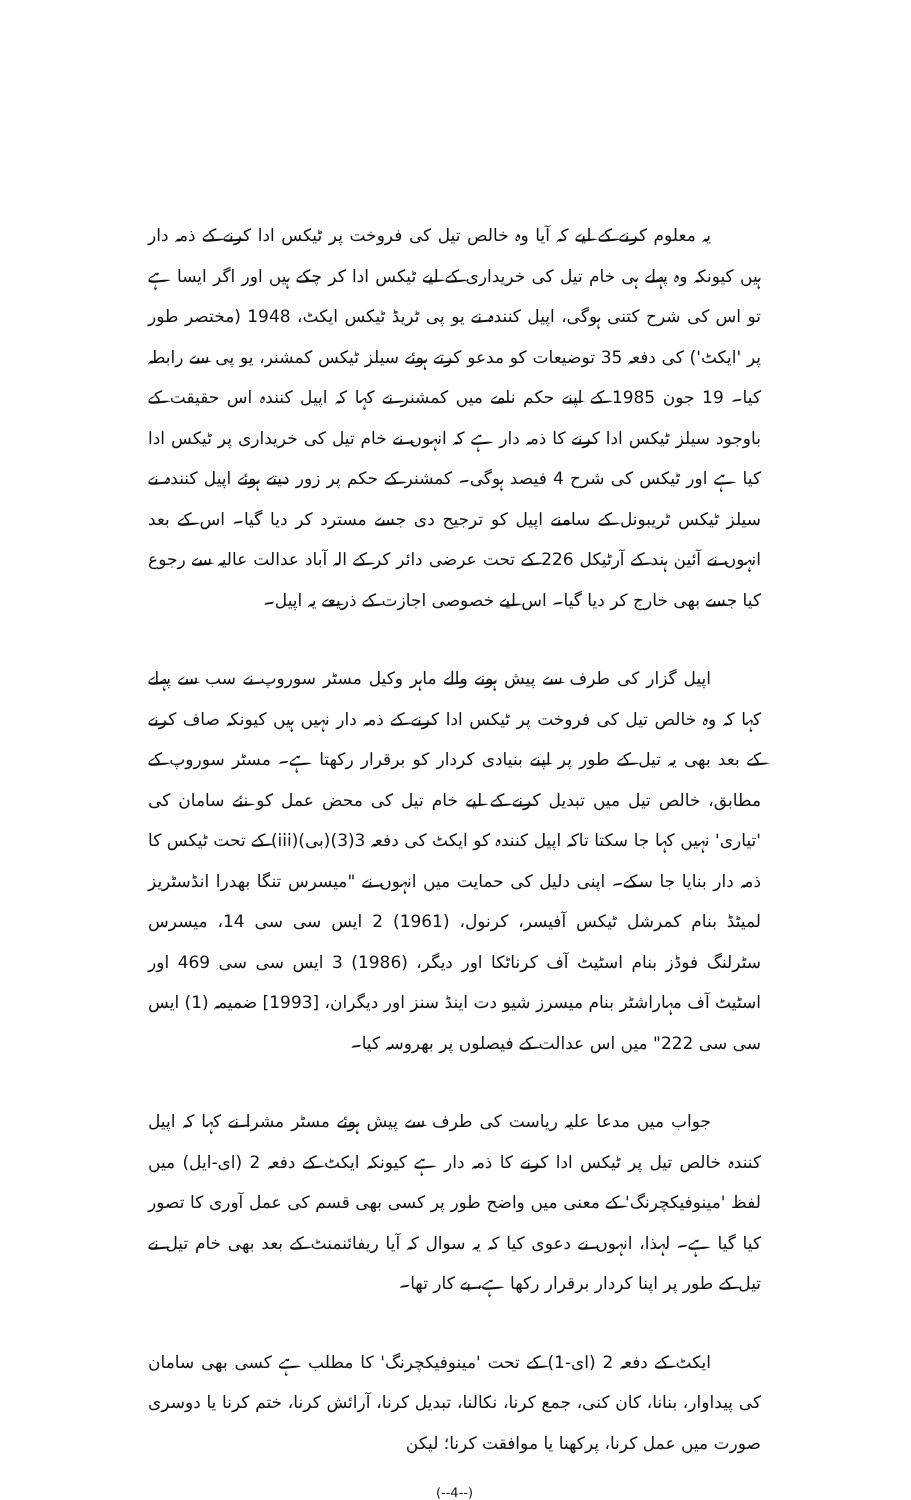یہ معلوم کرنے کے لیے کہ آیا وہ خالص تیل کی فروخت پر ٹیکس ادا کرنے کے ذمہ دار ہیں کیونکہ وہ پہلے ہی خام تیل کی خریداری کے لیے ٹیکس ادا کر چکے ہیں اور اگر ایسا ہے تو اس کی شرح کتنی ہوگی، اپیل کنندہ نے یو پی ٹریڈ ٹیکس ایکٹ، 1948 (مختصر طور پر 'ایکٹ') کی دفعہ 35 توضیعات کو مدعو کرتے ہوئے سیلز ٹیکس کمشنر، یو پی سے رابطہ کیا۔ 19 جون 1985 کے اپنے حکم نامے میں کمشنر نے کہا کہ اپیل کنندہ اس حقیقت کے باوجود سیلز ٹیکس ادا کرنے کا ذمہ دار ہے کہ انہوں نے خام تیل کی خریداری پر ٹیکس ادا کیا ہے اور ٹیکس کی شرح 4 فیصد ہوگی۔ کمشنر کے حکم پر زور دیتے ہوئے اپیل کنندہ نے سیلز ٹیکس ٹریبونل کے سامنے اپیل کو ترجیح دی جسے مسترد کر دیا گیا۔ اس کے بعد انہوں نے آئین ہند کے آرٹیکل 226 کے تحت عرضی دائر کر کے الہ آباد عدالت عالیہ سے رجوع کیا جسے بھی خارج کر دیا گیا۔ اس لیے خصوصی اجازت کے ذریعے یہ اپیل۔
اپیل گزار کی طرف سے پیش ہونے والے ماہر وکیل مسٹر سوروپ نے سب سے پہلے کہا کہ وہ خالص تیل کی فروخت پر ٹیکس ادا کرنے کے ذمہ دار نہیں ہیں کیونکہ صاف کرنے کے بعد بھی یہ تیل کے طور پر اپنے بنیادی کردار کو برقرار رکھتا ہے۔ مسٹر سوروپ کے مطابق، خالص تیل میں تبدیل کرنے کے لیے خام تیل کی محض عمل کو نئے سامان کی 'تیاری' نہیں کہا جا سکتا تاکہ اپیل کنندہ کو ایکٹ کی دفعہ 3(3)(بی)(iii) کے تحت ٹیکس کا ذمہ دار بنایا جا سکے۔ اپنی دلیل کی حمایت میں انہوں نے "میسرس تنگا بھدرا انڈسٹریز لمیٹڈ بنام کمرشل ٹیکس آفیسر، کرنول، (1961) 2 ایس سی سی 14، میسرس سٹرلنگ فوڈز بنام اسٹیٹ آف کرناٹکا اور دیگر، (1986) 3 ایس سی سی 469 اور اسٹیٹ آف مہاراشٹر بنام میسرز شیو دت اینڈ سنز اور دیگران، [1993] ضمیمہ (1) ایس سی سی 222" میں اس عدالت کے فیصلوں پر بھروسہ کیا۔
جواب میں مدعا علیہ ریاست کی طرف سے پیش ہوئے مسٹر مشرا نے کہا کہ اپیل کنندہ خالص تیل پر ٹیکس ادا کرنے کا ذمہ دار ہے کیونکہ ایکٹ کے دفعہ 2 (ای-ایل) میں لفظ 'مینوفیکچرنگ' کے معنی میں واضح طور پر کسی بھی قسم کی عمل آوری کا تصور کیا گیا ہے۔ لہذا، انہوں نے دعوی کیا کہ یہ سوال کہ آیا ریفائنمنٹ کے بعد بھی خام تیل نے تیل کے طور پر اپنا کردار برقرار رکھا ہے، بے کار تھا۔
ایکٹ کے دفعہ 2 (ای-1) کے تحت 'مینوفیکچرنگ' کا مطلب ہے کسی بھی سامان کی پیداوار، بنانا، کان کنی، جمع کرنا، نکالنا، تبدیل کرنا، آرائش کرنا، ختم کرنا یا دوسری صورت میں عمل کرنا، پرکھنا یا موافقت کرنا؛ لیکن
(--4--)